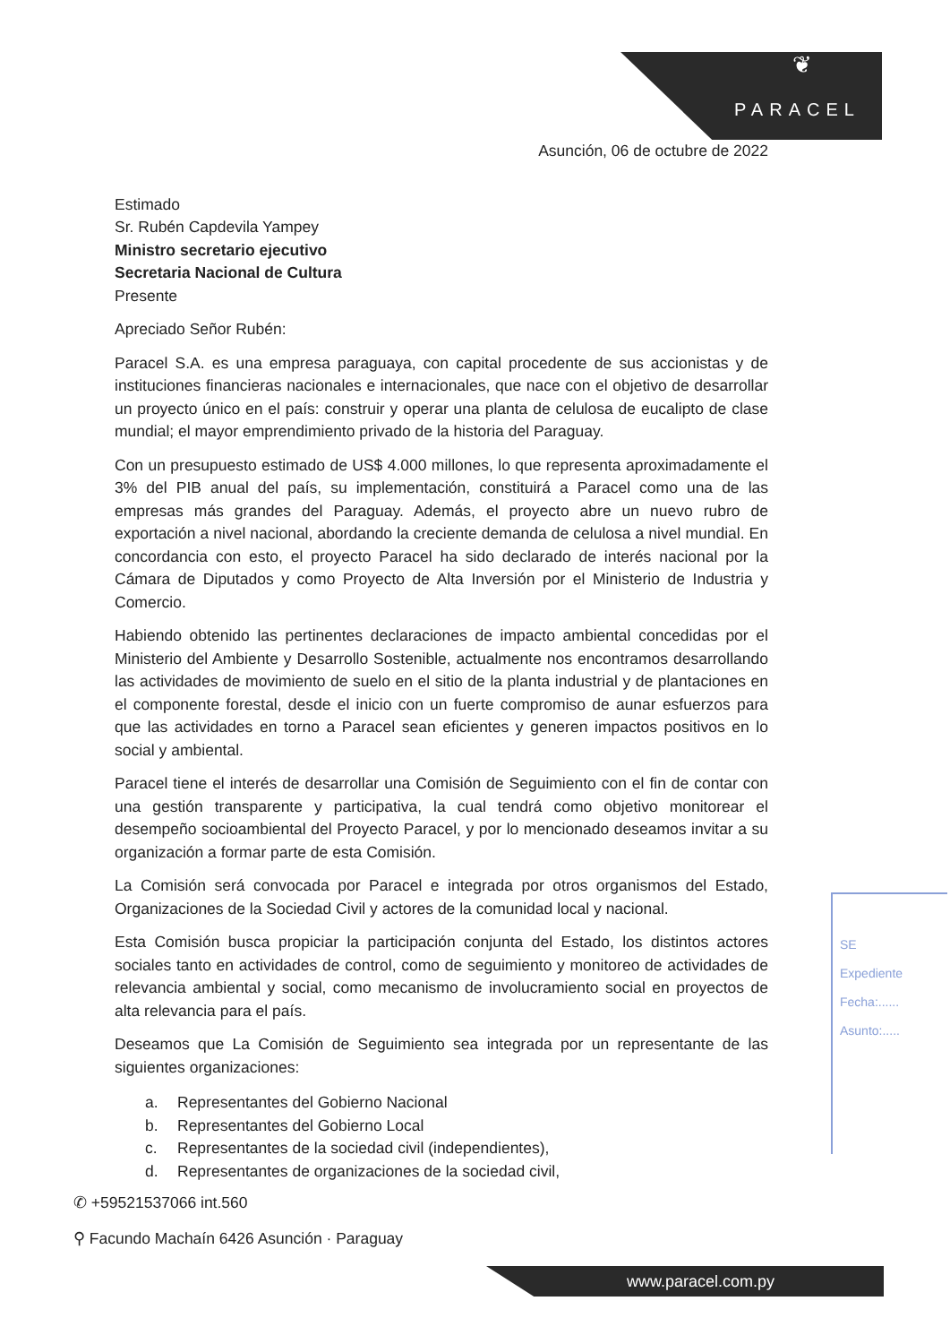❦
PARACEL
Asunción, 06 de octubre de 2022
Estimado
Sr. Rubén Capdevila Yampey
Ministro secretario ejecutivo
Secretaria Nacional de Cultura
Presente
Apreciado Señor Rubén:
Paracel S.A. es una empresa paraguaya, con capital procedente de sus accionistas y de instituciones financieras nacionales e internacionales, que nace con el objetivo de desarrollar un proyecto único en el país: construir y operar una planta de celulosa de eucalipto de clase mundial; el mayor emprendimiento privado de la historia del Paraguay.
Con un presupuesto estimado de US$ 4.000 millones, lo que representa aproximadamente el 3% del PIB anual del país, su implementación, constituirá a Paracel como una de las empresas más grandes del Paraguay. Además, el proyecto abre un nuevo rubro de exportación a nivel nacional, abordando la creciente demanda de celulosa a nivel mundial. En concordancia con esto, el proyecto Paracel ha sido declarado de interés nacional por la Cámara de Diputados y como Proyecto de Alta Inversión por el Ministerio de Industria y Comercio.
Habiendo obtenido las pertinentes declaraciones de impacto ambiental concedidas por el Ministerio del Ambiente y Desarrollo Sostenible, actualmente nos encontramos desarrollando las actividades de movimiento de suelo en el sitio de la planta industrial y de plantaciones en el componente forestal, desde el inicio con un fuerte compromiso de aunar esfuerzos para que las actividades en torno a Paracel sean eficientes y generen impactos positivos en lo social y ambiental.
Paracel tiene el interés de desarrollar una Comisión de Seguimiento con el fin de contar con una gestión transparente y participativa, la cual tendrá como objetivo monitorear el desempeño socioambiental del Proyecto Paracel, y por lo mencionado deseamos invitar a su organización a formar parte de esta Comisión.
La Comisión será convocada por Paracel e integrada por otros organismos del Estado, Organizaciones de la Sociedad Civil y actores de la comunidad local y nacional.
Esta Comisión busca propiciar la participación conjunta del Estado, los distintos actores sociales tanto en actividades de control, como de seguimiento y monitoreo de actividades de relevancia ambiental y social, como mecanismo de involucramiento social en proyectos de alta relevancia para el país.
Deseamos que La Comisión de Seguimiento sea integrada por un representante de las siguientes organizaciones:
a. Representantes del Gobierno Nacional
b. Representantes del Gobierno Local
c. Representantes de la sociedad civil (independientes),
d. Representantes de organizaciones de la sociedad civil,
✆ +59521537066 int.560
⚲ Facundo Machaín 6426 Asunción · Paraguay
www.paracel.com.py
SE
Expediente
Fecha:......
Asunto:.....